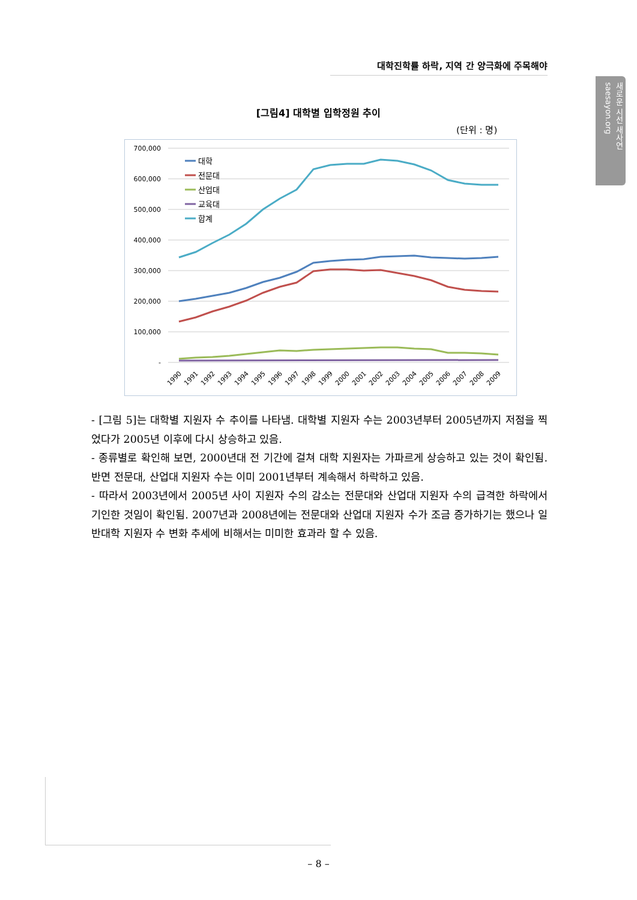대학진학률 하락, 지역 간 양극화에 주목해야
새로운 시선 새사연 saesayon.org
[그림4] 대학별 입학정원 추이
(단위 : 명)
700,000
600,000
500,000
400,000
300,000
200,000
100,000
-
대학
전문대
산업대
교육대
합계
1990
1991
1992
1993
1994
1995
1996
1997
1998
1999
2000
2001
2002
2003
2004
2005
2006
2007
2008
2009
- [그림 5]는 대학별 지원자 수 추이를 나타냄. 대학별 지원자 수는 2003년부터 2005년까지 저점을 찍었다가 2005년 이후에 다시 상승하고 있음.
- 종류별로 확인해 보면, 2000년대 전 기간에 걸쳐 대학 지원자는 가파르게 상승하고 있는 것이 확인됨. 반면 전문대, 산업대 지원자 수는 이미 2001년부터 계속해서 하락하고 있음.
- 따라서 2003년에서 2005년 사이 지원자 수의 감소는 전문대와 산업대 지원자 수의 급격한 하락에서 기인한 것임이 확인됨. 2007년과 2008년에는 전문대와 산업대 지원자 수가 조금 증가하기는 했으나 일반대학 지원자 수 변화 추세에 비해서는 미미한 효과라 할 수 있음.
– 8 –